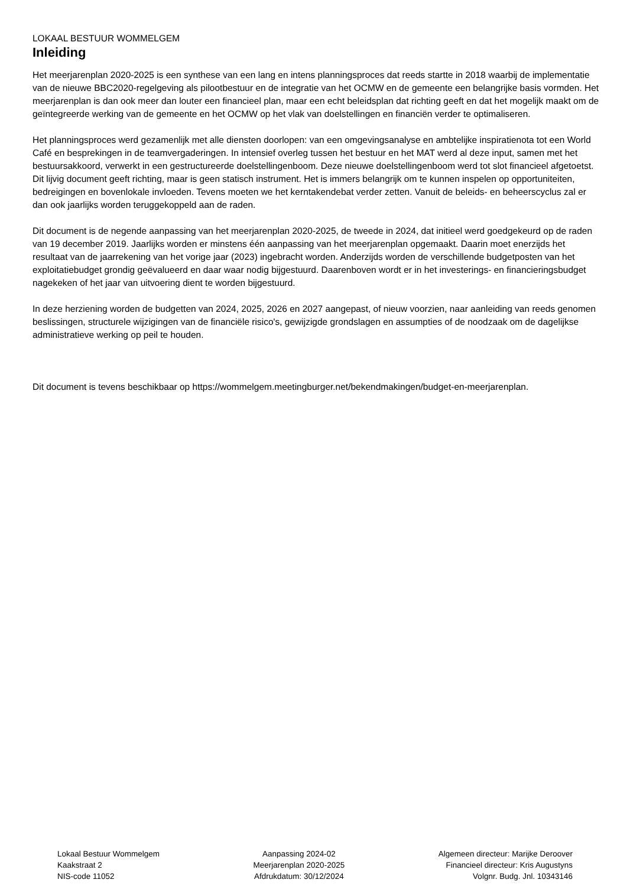LOKAAL BESTUUR WOMMELGEM
Inleiding
Het meerjarenplan 2020-2025 is een synthese van een lang en intens planningsproces dat reeds startte in 2018 waarbij de implementatie van de nieuwe BBC2020-regelgeving als pilootbestuur en de integratie van het OCMW en de gemeente een belangrijke basis vormden. Het meerjarenplan is dan ook meer dan louter een financieel plan, maar een echt beleidsplan dat richting geeft en dat het mogelijk maakt om de geïntegreerde werking van de gemeente en het OCMW op het vlak van doelstellingen en financiën verder te optimaliseren.
Het planningsproces werd gezamenlijk met alle diensten doorlopen: van een omgevingsanalyse en ambtelijke inspiratienota tot een World Café en besprekingen in de teamvergaderingen. In intensief overleg tussen het bestuur en het MAT werd al deze input, samen met het bestuursakkoord, verwerkt in een gestructureerde doelstellingenboom. Deze nieuwe doelstellingenboom werd tot slot financieel afgetoetst.
Dit lijvig document geeft richting, maar is geen statisch instrument. Het is immers belangrijk om te kunnen inspelen op opportuniteiten, bedreigingen en bovenlokale invloeden. Tevens moeten we het kerntakendebat verder zetten. Vanuit de beleids- en beheerscyclus zal er dan ook jaarlijks worden teruggekoppeld aan de raden.
Dit document is de negende aanpassing van het meerjarenplan 2020-2025, de tweede in 2024, dat initieel werd goedgekeurd op de raden van 19 december 2019. Jaarlijks worden er minstens één aanpassing van het meerjarenplan opgemaakt. Daarin moet enerzijds het resultaat van de jaarrekening van het vorige jaar (2023) ingebracht worden. Anderzijds worden de verschillende budgetposten van het exploitatiebudget grondig geëvalueerd en daar waar nodig bijgestuurd. Daarenboven wordt er in het investerings- en financieringsbudget nagekeken of het jaar van uitvoering dient te worden bijgestuurd.
In deze herziening worden de budgetten van 2024, 2025, 2026 en 2027 aangepast, of nieuw voorzien, naar aanleiding van reeds genomen beslissingen, structurele wijzigingen van de financiële risico's, gewijzigde grondslagen en assumpties of de noodzaak om de dagelijkse administratieve werking op peil te houden.
Dit document is tevens beschikbaar op https://wommelgem.meetingburger.net/bekendmakingen/budget-en-meerjarenplan.
Lokaal Bestuur Wommelgem
Kaakstraat 2
NIS-code 11052
Aanpassing 2024-02
Meerjarenplan 2020-2025
Afdrukdatum: 30/12/2024
Algemeen directeur: Marijke Deroover
Financieel directeur: Kris Augustyns
Volgnr. Budg. Jnl. 10343146